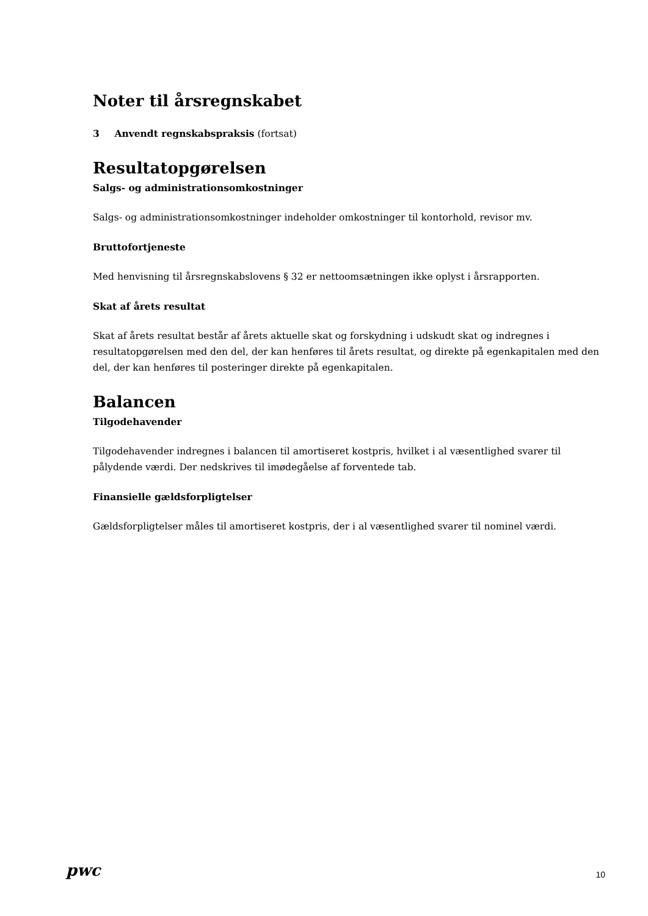Noter til årsregnskabet
3 Anvendt regnskabspraksis (fortsat)
Resultatopgørelsen
Salgs- og administrationsomkostninger
Salgs- og administrationsomkostninger indeholder omkostninger til kontorhold, revisor mv.
Bruttofortjeneste
Med henvisning til årsregnskabslovens § 32 er nettoomsætningen ikke oplyst i årsrapporten.
Skat af årets resultat
Skat af årets resultat består af årets aktuelle skat og forskydning i udskudt skat og indregnes i resultatopgørelsen med den del, der kan henføres til årets resultat, og direkte på egenkapitalen med den del, der kan henføres til posteringer direkte på egenkapitalen.
Balancen
Tilgodehavender
Tilgodehavender indregnes i balancen til amortiseret kostpris, hvilket i al væsentlighed svarer til pålydende værdi. Der nedskrives til imødegåelse af forventede tab.
Finansielle gældsforpligtelser
Gældsforpligtelser måles til amortiseret kostpris, der i al væsentlighed svarer til nominel værdi.
pwc 10